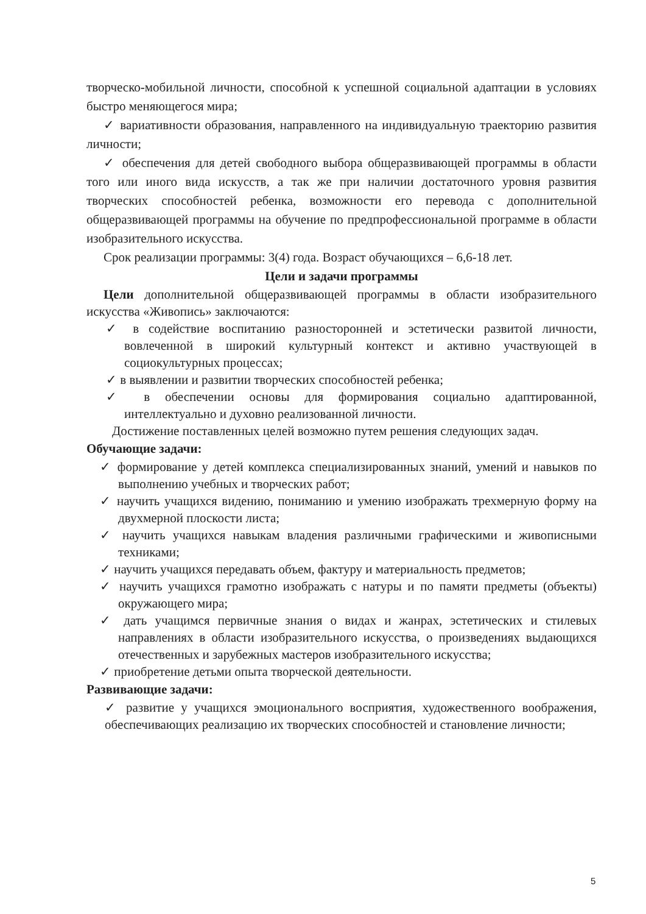творческо-мобильной личности, способной к успешной социальной адаптации в условиях быстро меняющегося мира;
✓ вариативности образования, направленного на индивидуальную траекторию развития личности;
✓ обеспечения для детей свободного выбора общеразвивающей программы в области того или иного вида искусств, а так же при наличии достаточного уровня развития творческих способностей ребенка, возможности его перевода с дополнительной общеразвивающей программы на обучение по предпрофессиональной программе в области изобразительного искусства.
Срок реализации программы: 3(4) года. Возраст обучающихся – 6,6-18 лет.
Цели и задачи программы
Цели дополнительной общеразвивающей программы в области изобразительного искусства «Живопись» заключаются:
✓ в содействие воспитанию разносторонней и эстетически развитой личности, вовлеченной в широкий культурный контекст и активно участвующей в социокультурных процессах;
✓ в выявлении и развитии творческих способностей ребенка;
✓ в обеспечении основы для формирования социально адаптированной, интеллектуально и духовно реализованной личности.
Достижение поставленных целей возможно путем решения следующих задач.
Обучающие задачи:
✓ формирование у детей комплекса специализированных знаний, умений и навыков по выполнению учебных и творческих работ;
✓ научить учащихся видению, пониманию и умению изображать трехмерную форму на двухмерной плоскости листа;
✓ научить учащихся навыкам владения различными графическими и живописными техниками;
✓ научить учащихся передавать объем, фактуру и материальность предметов;
✓ научить учащихся грамотно изображать с натуры и по памяти предметы (объекты) окружающего мира;
✓ дать учащимся первичные знания о видах и жанрах, эстетических и стилевых направлениях в области изобразительного искусства, о произведениях выдающихся отечественных и зарубежных мастеров изобразительного искусства;
✓ приобретение детьми опыта творческой деятельности.
Развивающие задачи:
✓ развитие у учащихся эмоционального восприятия, художественного воображения, обеспечивающих реализацию их творческих способностей и становление личности;
5